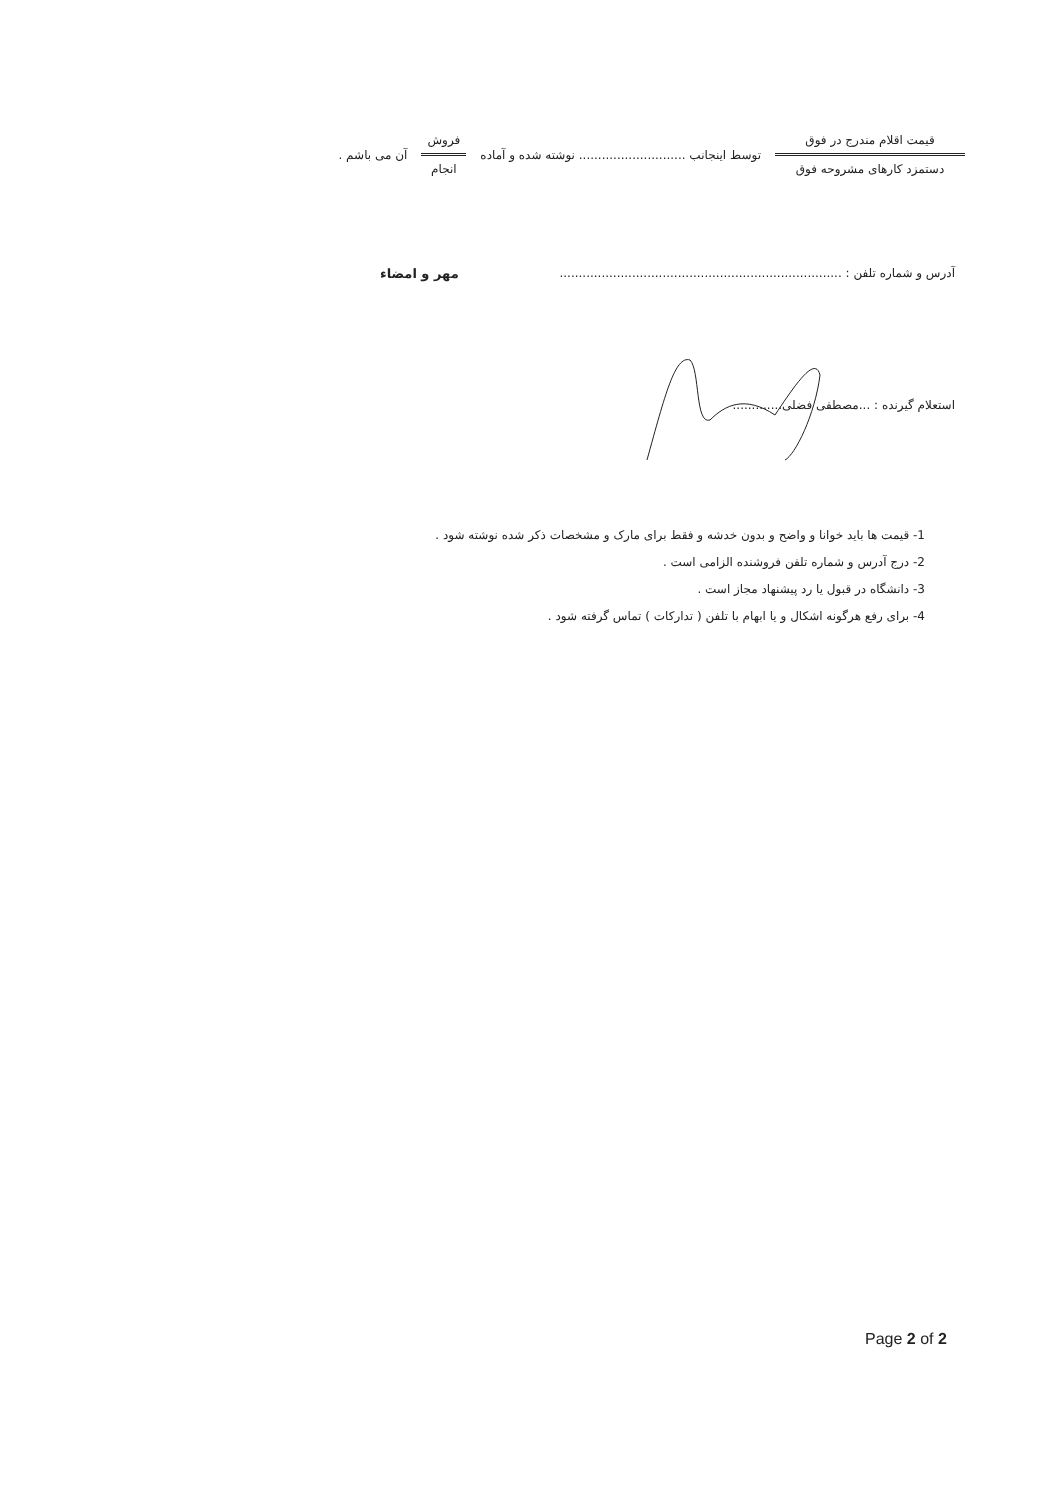قیمت اقلام مندرج در فوق
دستمزد کارهای مشروحه فوق
توسط اینجانب ............................ نوشته شده و آماده
فروش
انجام
آن می باشم .
آدرس و شماره تلفن : .......................................................................... مهر و امضاء
استعلام گیرنده : ...مصطفی فضلی.............
1- قیمت ها باید خوانا و واضح و بدون خدشه و فقط برای مارک و مشخصات ذکر شده نوشته شود .
2- درج آدرس و شماره تلفن فروشنده الزامی است .
3- دانشگاه در قبول یا رد پیشنهاد مجاز است .
4- برای رفع هرگونه اشکال و یا ابهام با تلفن ( تدارکات ) تماس گرفته شود .
Page 2 of 2